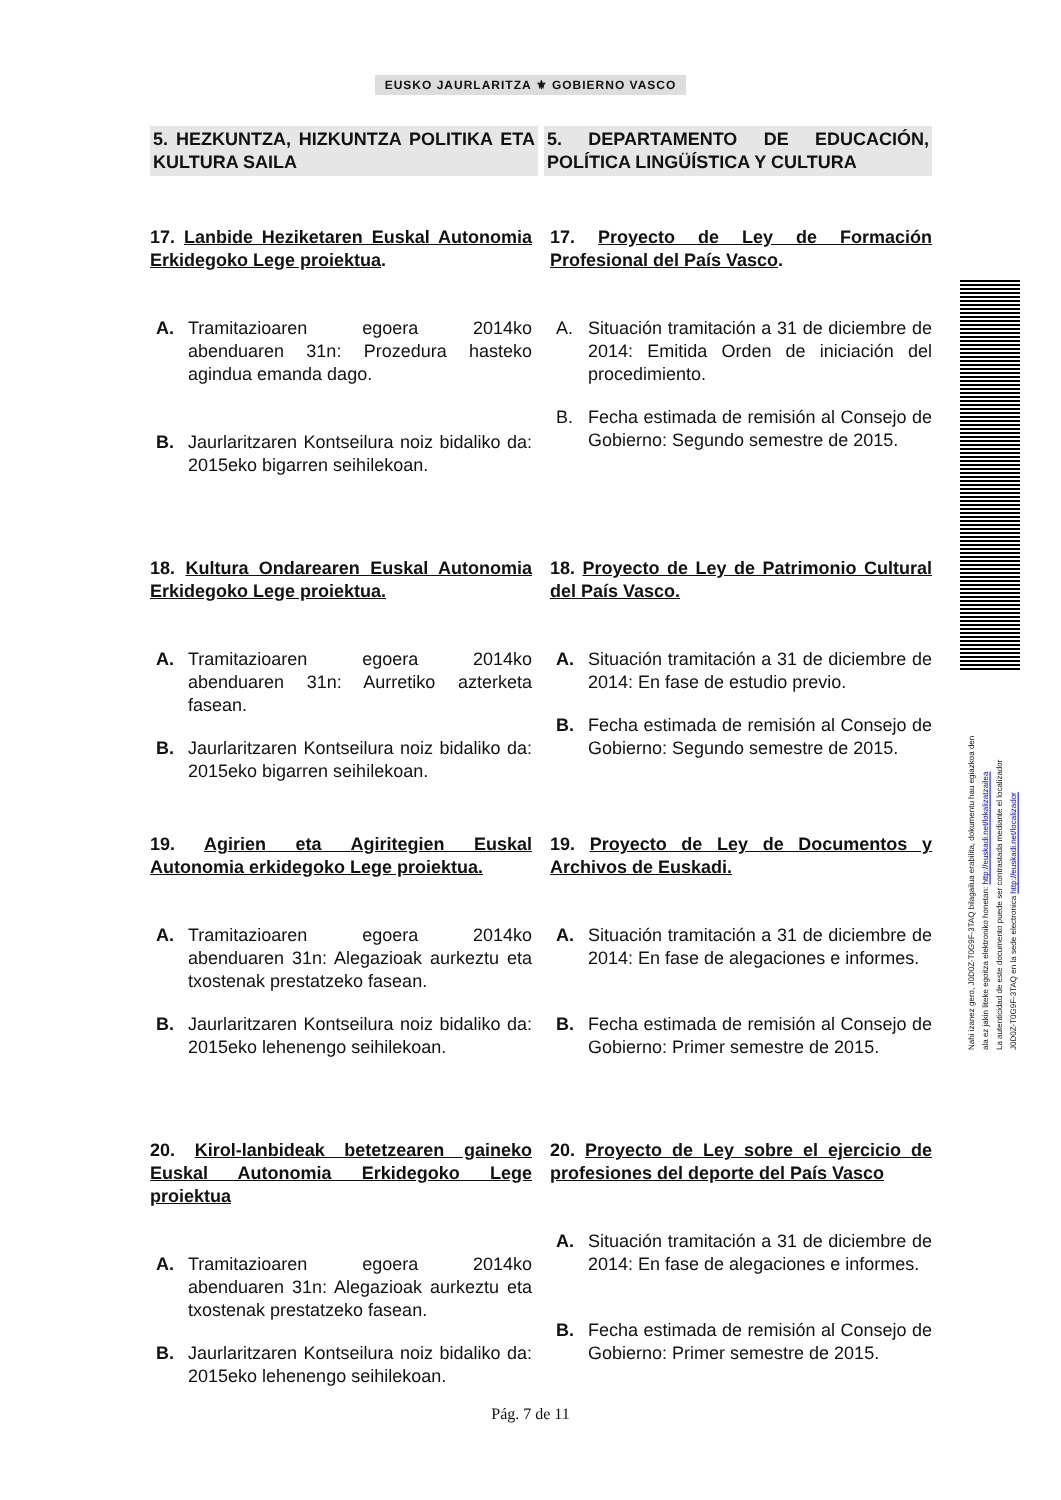EUSKO JAURLARITZA ⚜ GOBIERNO VASCO
5. HEZKUNTZA, HIZKUNTZA POLITIKA ETA KULTURA SAILA
5. DEPARTAMENTO DE EDUCACIÓN, POLÍTICA LINGÜÍSTICA Y CULTURA
17. Lanbide Heziketaren Euskal Autonomia Erkidegoko Lege proiektua.
A. Tramitazioaren egoera 2014ko abenduaren 31n: Prozedura hasteko agindua emanda dago.
B. Jaurlaritzaren Kontseilura noiz bidaliko da: 2015eko bigarren seihilekoan.
17. Proyecto de Ley de Formación Profesional del País Vasco.
A. Situación tramitación a 31 de diciembre de 2014: Emitida Orden de iniciación del procedimiento.
B. Fecha estimada de remisión al Consejo de Gobierno: Segundo semestre de 2015.
18. Kultura Ondarearen Euskal Autonomia Erkidegoko Lege proiektua.
A. Tramitazioaren egoera 2014ko abenduaren 31n: Aurretiko azterketa fasean.
B. Jaurlaritzaren Kontseilura noiz bidaliko da: 2015eko bigarren seihilekoan.
18. Proyecto de Ley de Patrimonio Cultural del País Vasco.
A. Situación tramitación a 31 de diciembre de 2014: En fase de estudio previo.
B. Fecha estimada de remisión al Consejo de Gobierno: Segundo semestre de 2015.
19. Agirien eta Agiritegien Euskal Autonomia erkidegoko Lege proiektua.
A. Tramitazioaren egoera 2014ko abenduaren 31n: Alegazioak aurkeztu eta txostenak prestatzeko fasean.
B. Jaurlaritzaren Kontseilura noiz bidaliko da: 2015eko lehenengo seihilekoan.
19. Proyecto de Ley de Documentos y Archivos de Euskadi.
A. Situación tramitación a 31 de diciembre de 2014: En fase de alegaciones e informes.
B. Fecha estimada de remisión al Consejo de Gobierno: Primer semestre de 2015.
20. Kirol-lanbideak betetzearen gaineko Euskal Autonomia Erkidegoko Lege proiektua
A. Tramitazioaren egoera 2014ko abenduaren 31n: Alegazioak aurkeztu eta txostenak prestatzeko fasean.
B. Jaurlaritzaren Kontseilura noiz bidaliko da: 2015eko lehenengo seihilekoan.
20. Proyecto de Ley sobre el ejercicio de profesiones del deporte del País Vasco
A. Situación tramitación a 31 de diciembre de 2014: En fase de alegaciones e informes.
B. Fecha estimada de remisión al Consejo de Gobierno: Primer semestre de 2015.
Pág. 7 de 11
Nahi izanez gero, J0D0Z-T0G9F-3TAQ bilagailua erabilita, dokumentu hau egiazkoa den
ala ez jakin liteke egoitza elektroniko honetan: http://euskadi.net/lokalizatzailea
La autenticidad de este documento puede ser contrastada mediante el localizador
J0D0Z-T0G9F-3TAQ en la sede electronica http://euskadi.net/localizador